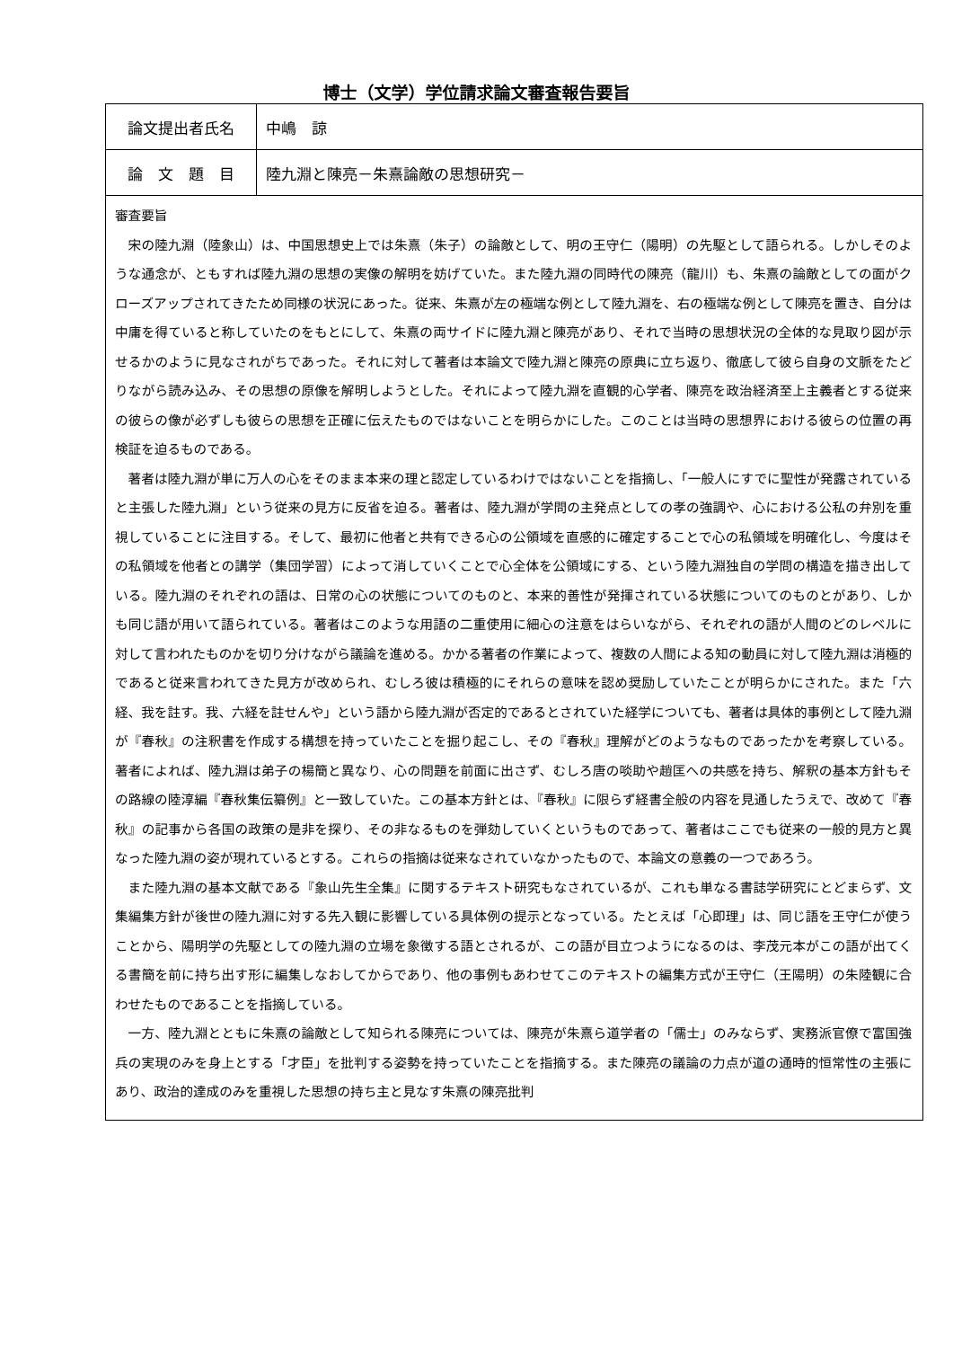博士（文学）学位請求論文審査報告要旨
| 論文提出者氏名 | 中嶋 諒 |
| 論 文 題 目 | 陸九淵と陳亮－朱熹論敵の思想研究－ |
| 審査要旨 宋の陸九淵（陸象山）は、中国思想史上では朱熹（朱子）の論敵として、明の王守仁（陽明）の先駆として語られる。しかしそのような通念が、ともすれば陸九淵の思想の実像の解明を妨げていた。また陸九淵の同時代の陳亮（龍川）も、朱熹の論敵としての面がクローズアップされてきたため同様の状況にあった。従来、朱熹が左の極端な例として陸九淵を、右の極端な例として陳亮を置き、自分は中庸を得ていると称していたのをもとにして、朱熹の両サイドに陸九淵と陳亮があり、それで当時の思想状況の全体的な見取り図が示せるかのように見なされがちであった。それに対して著者は本論文で陸九淵と陳亮の原典に立ち返り、徹底して彼ら自身の文脈をたどりながら読み込み、その思想の原像を解明しようとした。それによって陸九淵を直観的心学者、陳亮を政治経済至上主義者とする従来の彼らの像が必ずしも彼らの思想を正確に伝えたものではないことを明らかにした。このことは当時の思想界における彼らの位置の再検証を迫るものである。 著者は陸九淵が単に万人の心をそのまま本来の理と認定しているわけではないことを指摘し、「一般人にすでに聖性が発露されていると主張した陸九淵」という従来の見方に反省を迫る。著者は、陸九淵が学問の主発点としての孝の強調や、心における公私の弁別を重視していることに注目する。そして、最初に他者と共有できる心の公領域を直感的に確定することで心の私領域を明確化し、今度はその私領域を他者との講学（集団学習）によって消していくことで心全体を公領域にする、という陸九淵独自の学問の構造を描き出している。陸九淵のそれぞれの語は、日常の心の状態についてのものと、本来的善性が発揮されている状態についてのものとがあり、しかも同じ語が用いて語られている。著者はこのような用語の二重使用に細心の注意をはらいながら、それぞれの語が人間のどのレベルに対して言われたものかを切り分けながら議論を進める。かかる著者の作業によって、複数の人間による知の動員に対して陸九淵は消極的であると従来言われてきた見方が改められ、むしろ彼は積極的にそれらの意味を認め奨励していたことが明らかにされた。また「六経、我を註す。我、六経を註せんや」という語から陸九淵が否定的であるとされていた経学についても、著者は具体的事例として陸九淵が『春秋』の注釈書を作成する構想を持っていたことを掘り起こし、その『春秋』理解がどのようなものであったかを考察している。著者によれば、陸九淵は弟子の楊簡と異なり、心の問題を前面に出さず、むしろ唐の啖助や趙匡への共感を持ち、解釈の基本方針もその路線の陸淳編『春秋集伝纂例』と一致していた。この基本方針とは、『春秋』に限らず経書全般の内容を見通したうえで、改めて『春秋』の記事から各国の政策の是非を探り、その非なるものを弾劾していくというものであって、著者はここでも従来の一般的見方と異なった陸九淵の姿が現れているとする。これらの指摘は従来なされていなかったもので、本論文の意義の一つであろう。 また陸九淵の基本文献である『象山先生全集』に関するテキスト研究もなされているが、これも単なる書誌学研究にとどまらず、文集編集方針が後世の陸九淵に対する先入観に影響している具体例の提示となっている。たとえば「心即理」は、同じ語を王守仁が使うことから、陽明学の先駆としての陸九淵の立場を象徴する語とされるが、この語が目立つようになるのは、李茂元本がこの語が出てくる書簡を前に持ち出す形に編集しなおしてからであり、他の事例もあわせてこのテキストの編集方式が王守仁（王陽明）の朱陸観に合わせたものであることを指摘している。 一方、陸九淵とともに朱熹の論敵として知られる陳亮については、陳亮が朱熹ら道学者の「儒士」のみならず、実務派官僚で富国強兵の実現のみを身上とする「才臣」を批判する姿勢を持っていたことを指摘する。また陳亮の議論の力点が道の通時的恒常性の主張にあり、政治的達成のみを重視した思想の持ち主と見なす朱熹の陳亮批判 | |